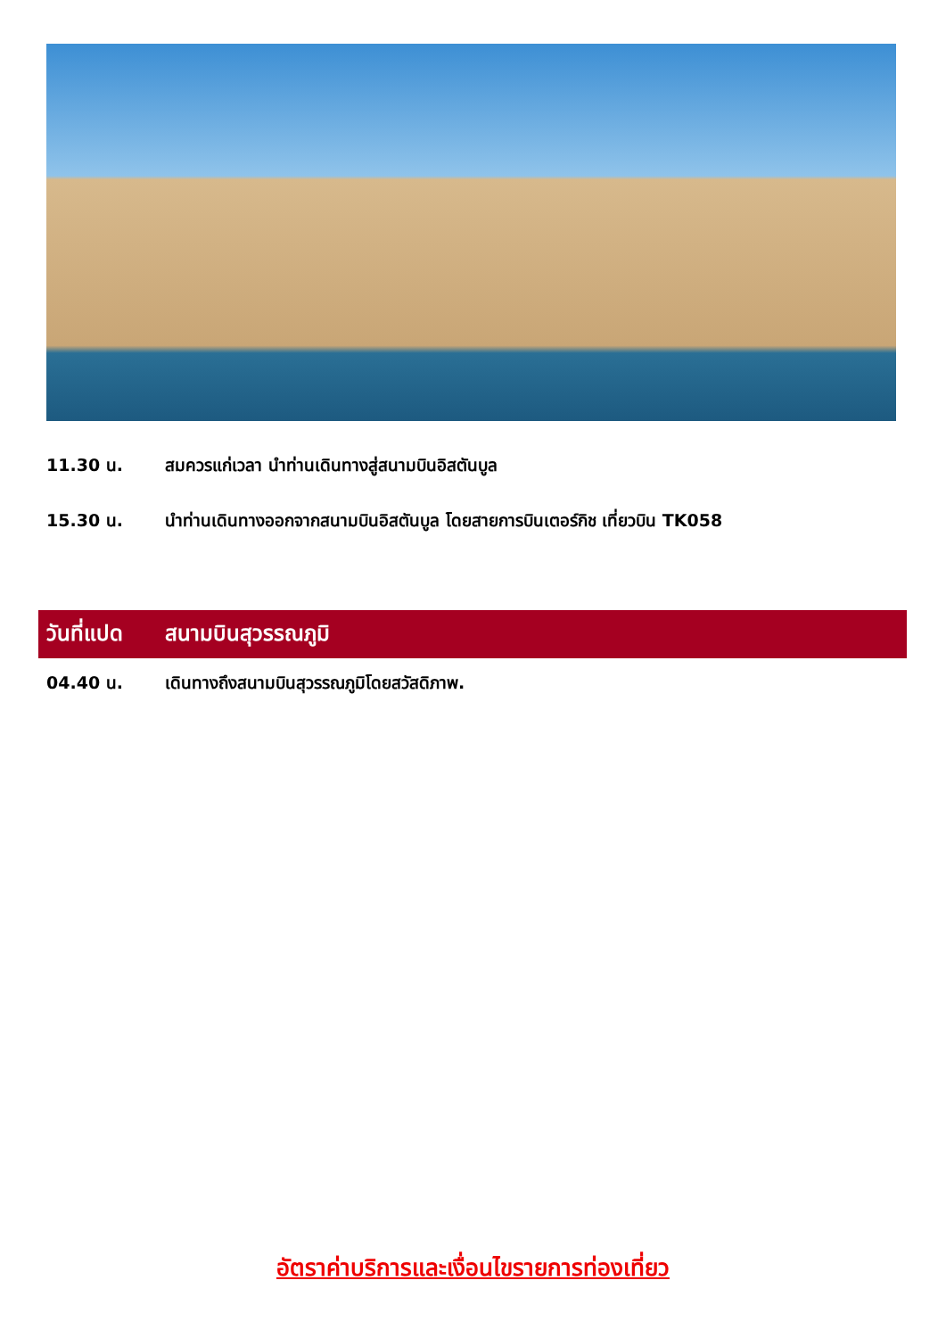11.30 น. สมควรแก่เวลา นำท่านเดินทางสู่สนามบินอิสตันบูล
15.30 น. นำท่านเดินทางออกจากสนามบินอิสตันบูล โดยสายการบินเตอร์กิช เที่ยวบิน TK058
วันที่แปด สนามบินสุวรรณภูมิ
04.40 น. เดินทางถึงสนามบินสุวรรณภูมิโดยสวัสดิภาพ.
อัตราค่าบริการและเงื่อนไขรายการท่องเที่ยว